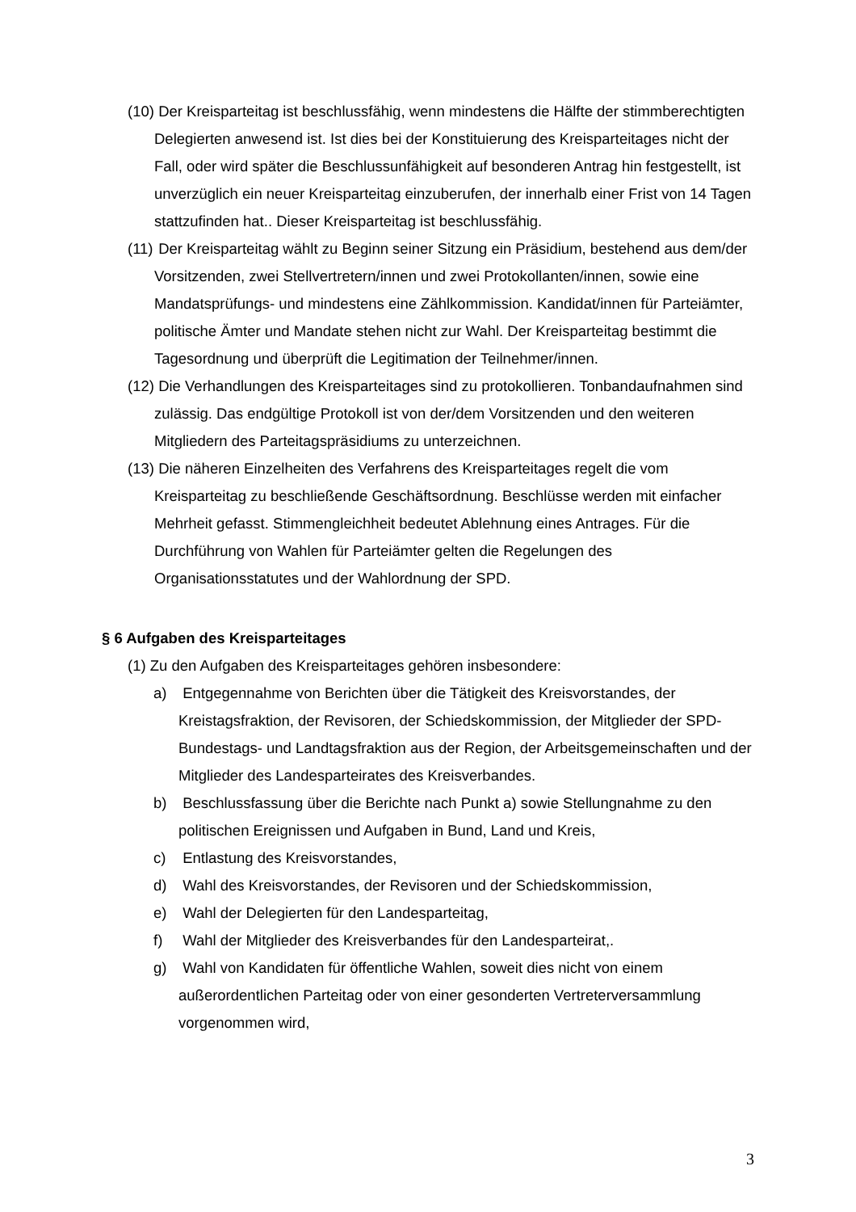(10) Der Kreisparteitag ist beschlussfähig, wenn mindestens die Hälfte der stimmberechtigten Delegierten anwesend ist. Ist dies bei der Konstituierung des Kreisparteitages nicht der Fall, oder wird später die Beschlussunfähigkeit auf besonderen Antrag hin festgestellt, ist unverzüglich ein neuer Kreisparteitag einzuberufen, der innerhalb einer Frist von 14 Tagen stattzufinden hat.. Dieser Kreisparteitag ist beschlussfähig.
(11) Der Kreisparteitag wählt zu Beginn seiner Sitzung ein Präsidium, bestehend aus dem/der Vorsitzenden, zwei Stellvertretern/innen und zwei Protokollanten/innen, sowie eine Mandatsprüfungs- und mindestens eine Zählkommission. Kandidat/innen für Parteiämter, politische Ämter und Mandate stehen nicht zur Wahl. Der Kreisparteitag bestimmt die Tagesordnung und überprüft die Legitimation der Teilnehmer/innen.
(12) Die Verhandlungen des Kreisparteitages sind zu protokollieren. Tonbandaufnahmen sind zulässig. Das endgültige Protokoll ist von der/dem Vorsitzenden und den weiteren Mitgliedern des Parteitagspräsidiums zu unterzeichnen.
(13) Die näheren Einzelheiten des Verfahrens des Kreisparteitages regelt die vom Kreisparteitag zu beschließende Geschäftsordnung. Beschlüsse werden mit einfacher Mehrheit gefasst. Stimmengleichheit bedeutet Ablehnung eines Antrages. Für die Durchführung von Wahlen für Parteiämter gelten die Regelungen des Organisationsstatutes und der Wahlordnung der SPD.
§ 6 Aufgaben des Kreisparteitages
(1) Zu den Aufgaben des Kreisparteitages gehören insbesondere:
a) Entgegennahme von Berichten über die Tätigkeit des Kreisvorstandes, der Kreistagsfraktion, der Revisoren, der Schiedskommission, der Mitglieder der SPD-Bundestags- und Landtagsfraktion aus der Region, der Arbeitsgemeinschaften und der Mitglieder des Landesparteirates des Kreisverbandes.
b) Beschlussfassung über die Berichte nach Punkt a) sowie Stellungnahme zu den politischen Ereignissen und Aufgaben in Bund, Land und Kreis,
c) Entlastung des Kreisvorstandes,
d) Wahl des Kreisvorstandes, der Revisoren und der Schiedskommission,
e) Wahl der Delegierten für den Landesparteitag,
f) Wahl der Mitglieder des Kreisverbandes für den Landesparteirat,.
g) Wahl von Kandidaten für öffentliche Wahlen, soweit dies nicht von einem außerordentlichen Parteitag oder von einer gesonderten Vertreterversammlung vorgenommen wird,
3